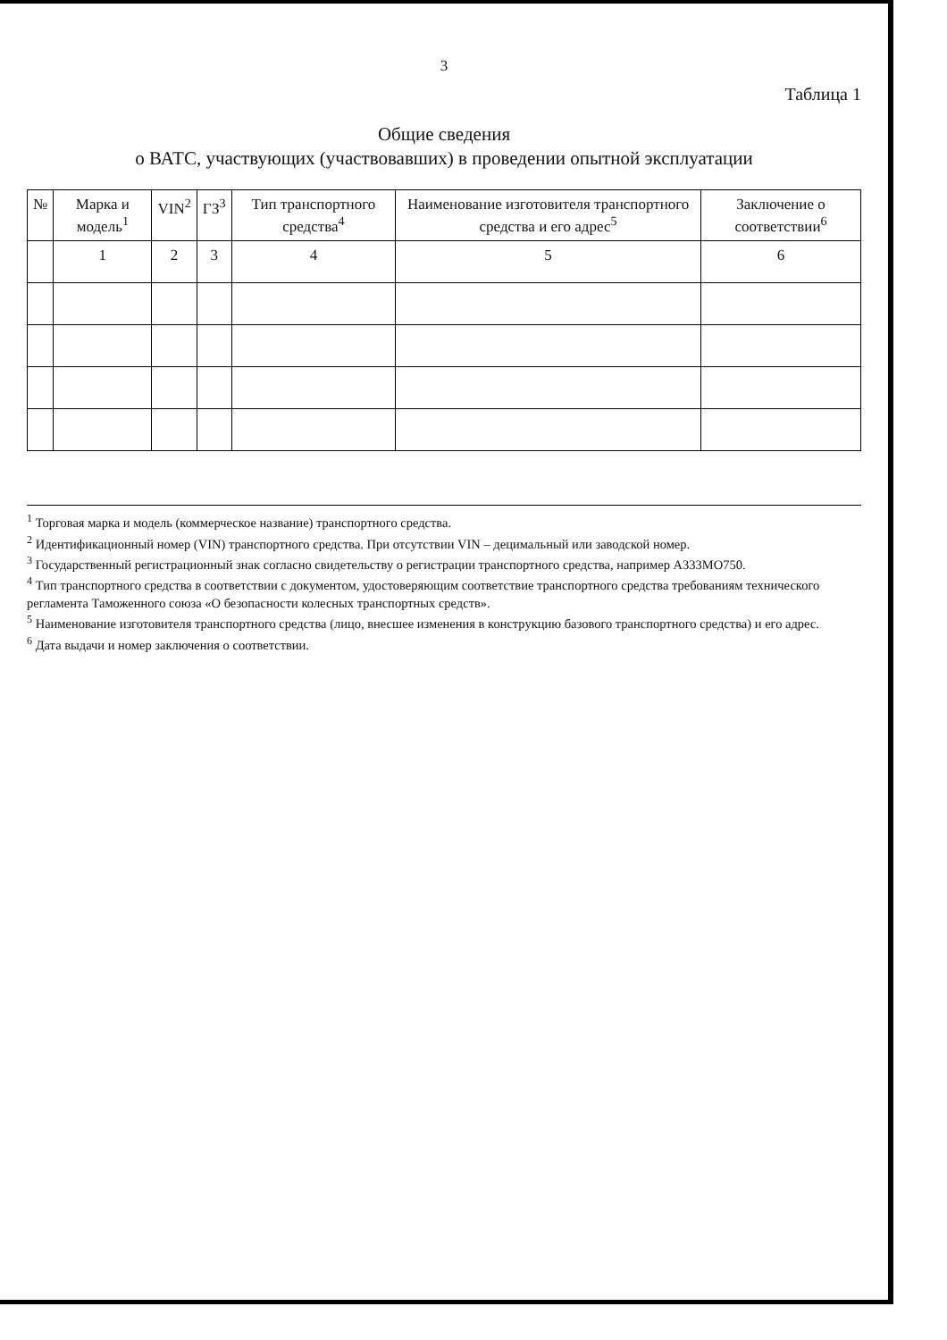3
Таблица 1
Общие сведения
о ВАТС, участвующих (участвовавших) в проведении опытной эксплуатации
| № | Марка и модель<sup>1</sup> | VIN<sup>2</sup> | ГЗ<sup>3</sup> | Тип транспортного средства<sup>4</sup> | Наименование изготовителя транспортного средства и его адрес<sup>5</sup> | Заключение о соответствии<sup>6</sup> |
| --- | --- | --- | --- | --- | --- | --- |
| | 1 | 2 | 3 | 4 | 5 | 6 |
<sup>1</sup> Торговая марка и модель (коммерческое название) транспортного средства.
<sup>2</sup> Идентификационный номер (VIN) транспортного средства. При отсутствии VIN – децимальный или заводской номер.
<sup>3</sup> Государственный регистрационный знак согласно свидетельству о регистрации транспортного средства, например А333МО750.
<sup>4</sup> Тип транспортного средства в соответствии с документом, удостоверяющим соответствие транспортного средства требованиям технического регламента Таможенного союза «О безопасности колесных транспортных средств».
<sup>5</sup> Наименование изготовителя транспортного средства (лицо, внесшее изменения в конструкцию базового транспортного средства) и его адрес.
<sup>6</sup> Дата выдачи и номер заключения о соответствии.